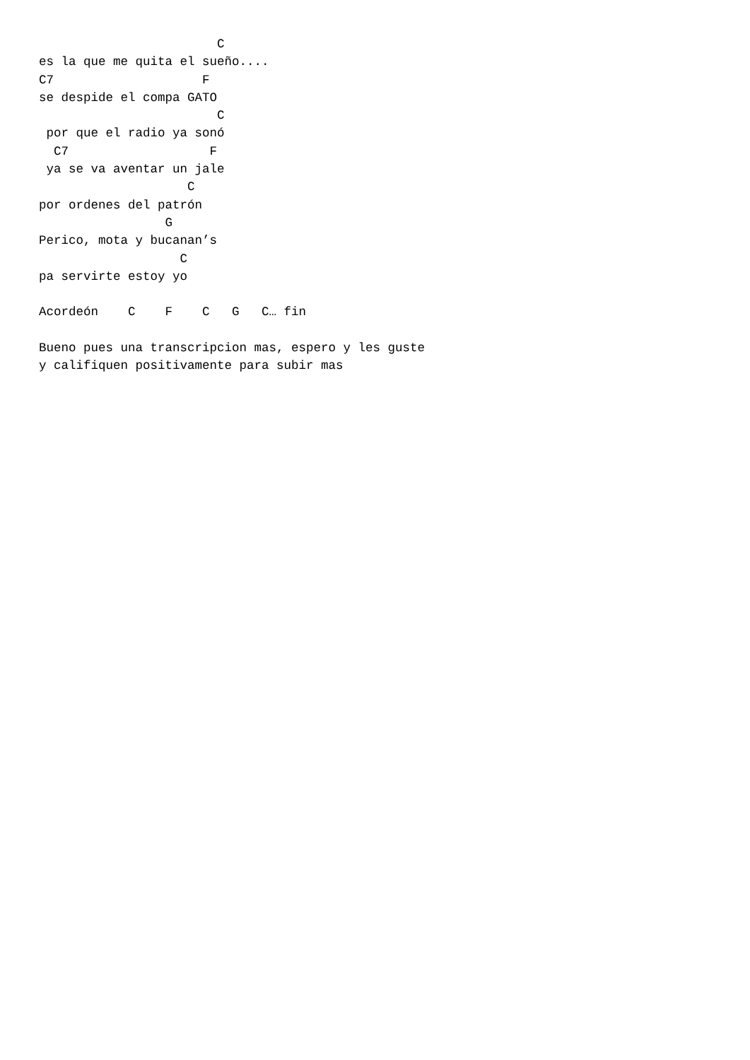C
es la que me quita el sueño....
C7                    F
se despide el compa GATO
                        C
 por que el radio ya sonó
  C7                   F
 ya se va aventar un jale
                    C
por ordenes del patrón
                 G
Perico, mota y bucanan’s
                   C
pa servirte estoy yo

Acordeón    C    F    C   G   C… fin

Bueno pues una transcripcion mas, espero y les guste
y califiquen positivamente para subir mas